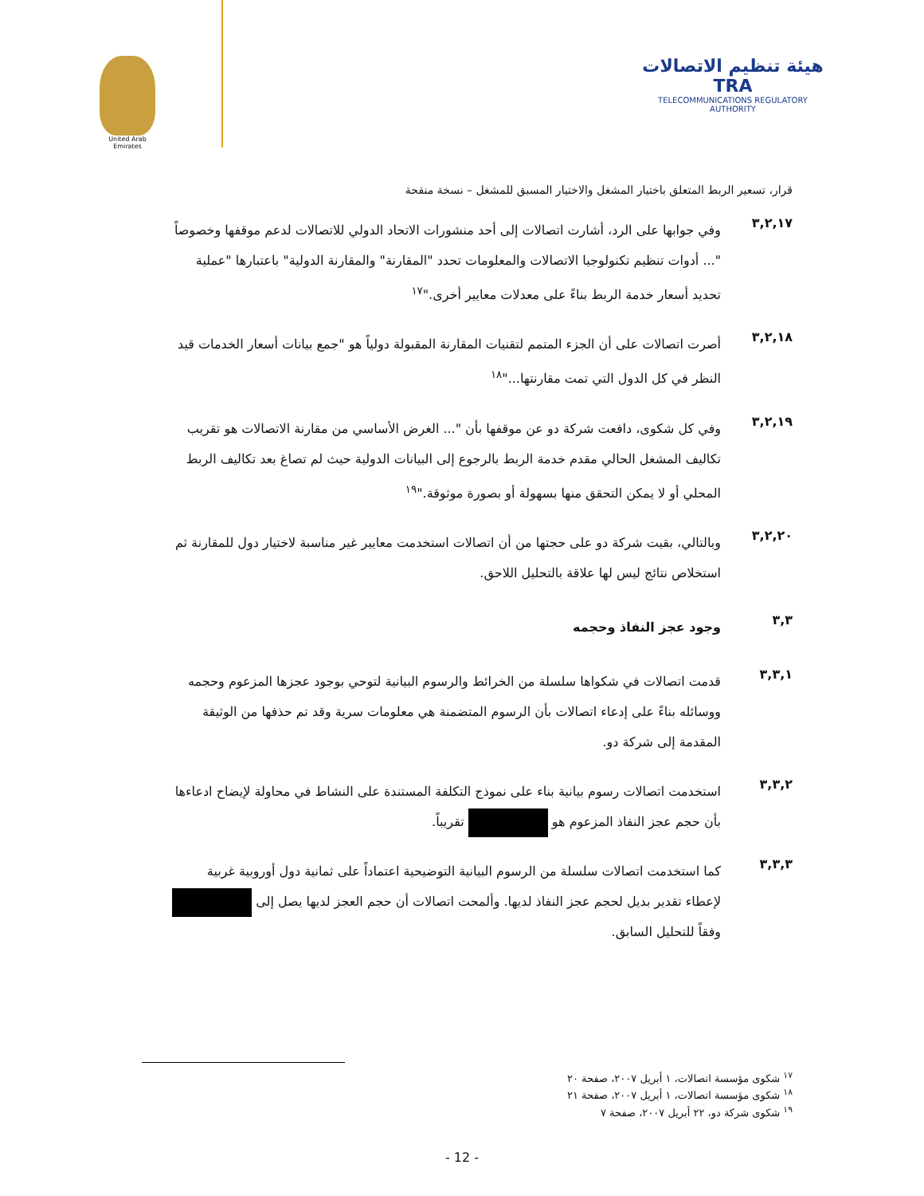هيئة تنظيم الاتصالات TRA
TELECOMMUNICATIONS REGULATORY AUTHORITY
United Arab Emirates
قرار، تسعير الربط المتعلق باختيار المشغل والاختيار المسبق للمشغل – نسخة منقحة
٣,٢,١٧
وفي جوابها على الرد، أشارت اتصالات إلى أحد منشورات الاتحاد الدولي للاتصالات لدعم موقفها وخصوصاً "... أدوات تنظيم تكنولوجيا الاتصالات والمعلومات تحدد "المقارنة" والمقارنة الدولية" باعتبارها "عملية تحديد أسعار خدمة الربط بناءً على معدلات معايير أخرى."<sup>١٧</sup>
٣,٢,١٨
أصرت اتصالات على أن الجزء المتمم لتقنيات المقارنة المقبولة دولياً هو "جمع بيانات أسعار الخدمات قيد النظر في كل الدول التي تمت مقارنتها..."<sup>١٨</sup>
٣,٢,١٩
وفي كل شكوى، دافعت شركة دو عن موقفها بأن "... الغرض الأساسي من مقارنة الاتصالات هو تقريب تكاليف المشغل الحالي مقدم خدمة الربط بالرجوع إلى البيانات الدولية حيث لم تصاغ بعد تكاليف الربط المحلي أو لا يمكن التحقق منها بسهولة أو بصورة موثوقة."<sup>١٩</sup>
٣,٢,٢٠
وبالتالي، بقيت شركة دو على حجتها من أن اتصالات استخدمت معايير غير مناسبة لاختيار دول للمقارنة ثم استخلاص نتائج ليس لها علاقة بالتحليل اللاحق.
٣,٣
وجود عجز النفاذ وحجمه
٣,٣,١
قدمت اتصالات في شكواها سلسلة من الخرائط والرسوم البيانية لتوحي بوجود عجزها المزعوم وحجمه ووسائله بناءً على إدعاء اتصالات بأن الرسوم المتضمنة هي معلومات سرية وقد تم حذفها من الوثيقة المقدمة إلى شركة دو.
٣,٣,٢
استخدمت اتصالات رسوم بيانية بناء على نموذج التكلفة المستندة على النشاط في محاولة لإيضاح ادعاءها بأن حجم عجز النفاذ المزعوم هو تقريباً.
٣,٣,٣
كما استخدمت اتصالات سلسلة من الرسوم البيانية التوضيحية اعتماداً على ثمانية دول أوروبية غربية لإعطاء تقدير بديل لحجم عجز النفاذ لديها. وألمحت اتصالات أن حجم العجز لديها يصل إلى وفقاً للتحليل السابق.
<sup>١٧</sup> شكوى مؤسسة اتصالات، ١ أبريل ٢٠٠٧، صفحة ٢٠
<sup>١٨</sup> شكوى مؤسسة اتصالات، ١ أبريل ٢٠٠٧، صفحة ٢١
<sup>١٩</sup> شكوى شركة دو، ٢٢ أبريل ٢٠٠٧، صفحة ٧
- 12 -